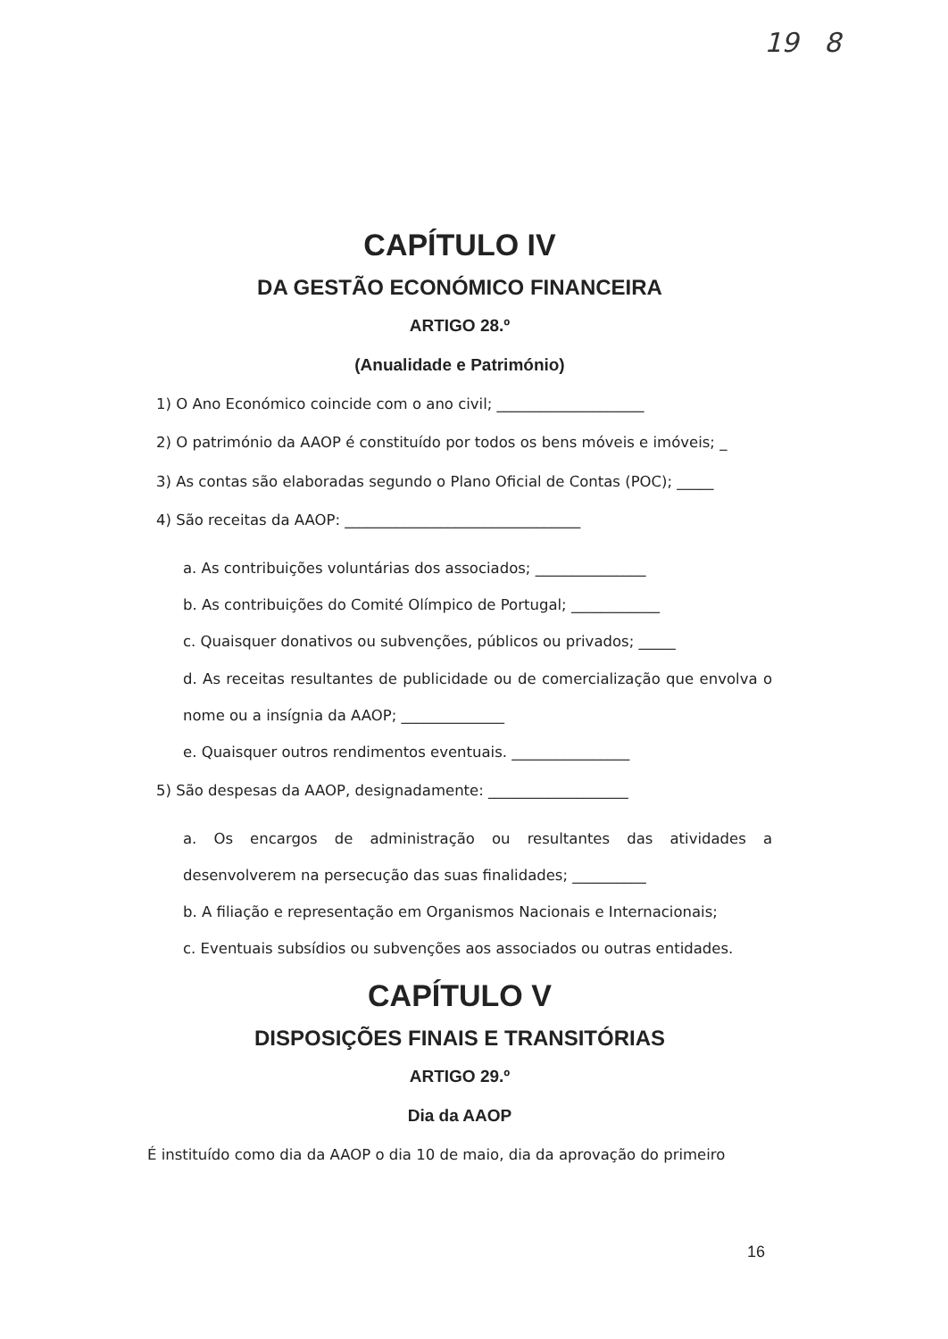19 8
CAPÍTULO IV
DA GESTÃO ECONÓMICO FINANCEIRA
ARTIGO 28.º
(Anualidade e Património)
1) O Ano Económico coincide com o ano civil; ____________________
2) O património da AAOP é constituído por todos os bens móveis e imóveis; _
3) As contas são elaboradas segundo o Plano Oficial de Contas (POC); _____
4) São receitas da AAOP: ________________________________
a. As contribuições voluntárias dos associados; _______________
b. As contribuições do Comité Olímpico de Portugal; ____________
c. Quaisquer donativos ou subvenções, públicos ou privados; _____
d. As receitas resultantes de publicidade ou de comercialização que envolva o nome ou a insígnia da AAOP; ______________
e. Quaisquer outros rendimentos eventuais. ________________
5) São despesas da AAOP, designadamente: ___________________
a. Os encargos de administração ou resultantes das atividades a desenvolverem na persecução das suas finalidades; __________
b. A filiação e representação em Organismos Nacionais e Internacionais;
c. Eventuais subsídios ou subvenções aos associados ou outras entidades.
CAPÍTULO V
DISPOSIÇÕES FINAIS E TRANSITÓRIAS
ARTIGO 29.º
Dia da AAOP
É instituído como dia da AAOP o dia 10 de maio, dia da aprovação do primeiro
16